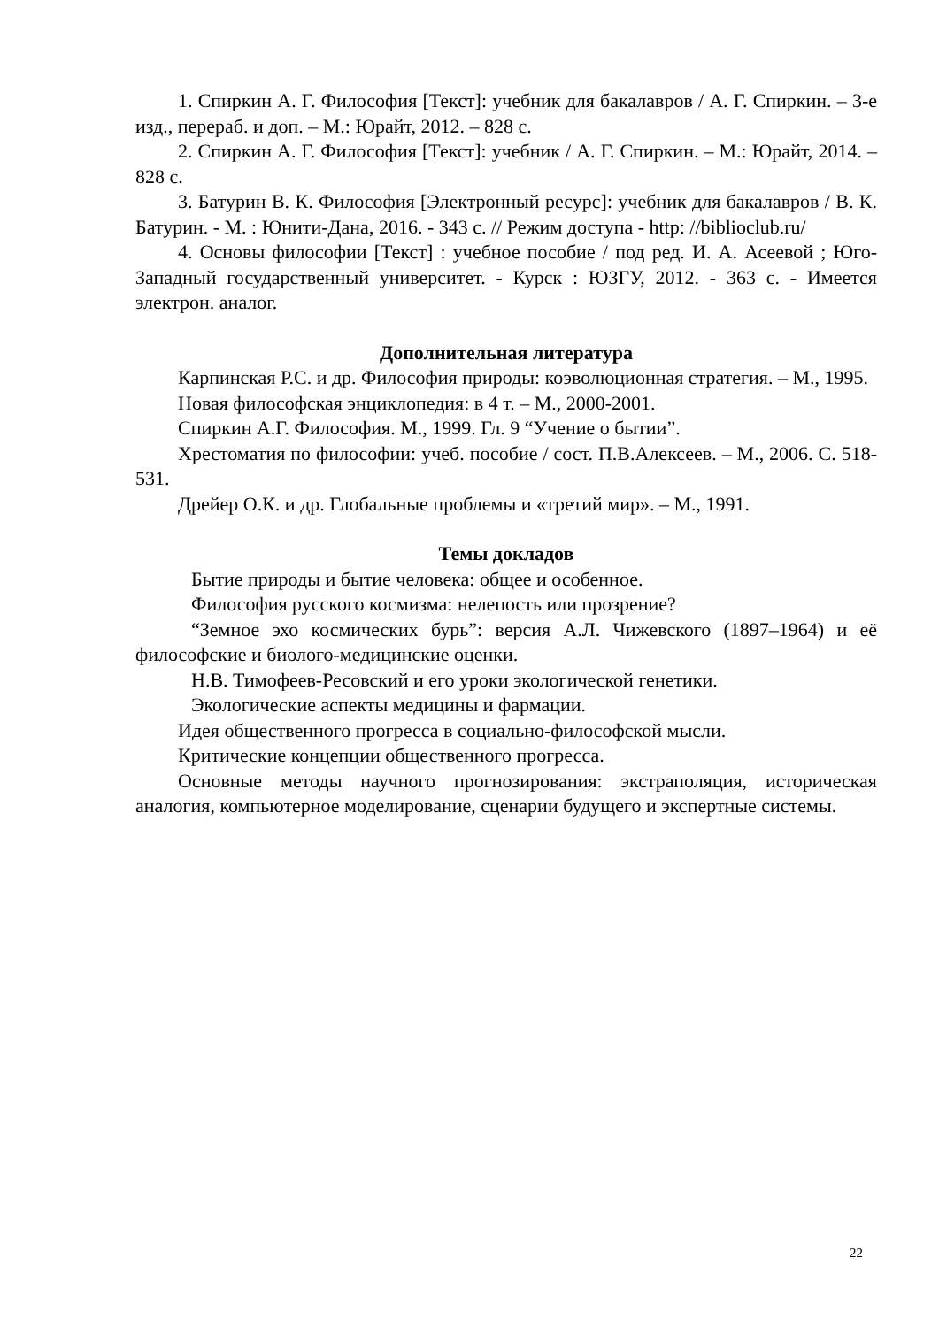1. Спиркин А. Г. Философия [Текст]: учебник для бакалавров / А. Г. Спиркин. – 3-е изд., перераб. и доп. – М.: Юрайт, 2012. – 828 с.
2. Спиркин А. Г. Философия [Текст]: учебник / А. Г. Спиркин. – М.: Юрайт, 2014. – 828 с.
3. Батурин В. К. Философия [Электронный ресурс]: учебник для бакалавров / В. К. Батурин. - М. : Юнити-Дана, 2016. - 343 с. // Режим доступа - http: //biblioclub.ru/
4. Основы философии [Текст] : учебное пособие / под ред. И. А. Асеевой ; Юго-Западный государственный университет. - Курск : ЮЗГУ, 2012. - 363 с. - Имеется электрон. аналог.
Дополнительная литература
Карпинская Р.С. и др. Философия природы: коэволюционная стратегия. – М., 1995.
Новая философская энциклопедия: в 4 т. – М., 2000-2001.
Спиркин А.Г. Философия. М., 1999. Гл. 9 “Учение о бытии”.
Хрестоматия по философии: учеб. пособие / сост. П.В.Алексеев. – М., 2006. С. 518-531.
Дрейер О.К. и др. Глобальные проблемы и «третий мир». – М., 1991.
Темы докладов
Бытие природы и бытие человека: общее и особенное.
Философия русского космизма: нелепость или прозрение?
“Земное эхо космических бурь”: версия А.Л. Чижевского (1897–1964) и её философские и биолого-медицинские оценки.
Н.В. Тимофеев-Ресовский и его уроки экологической генетики.
Экологические аспекты медицины и фармации.
Идея общественного прогресса в социально-философской мысли.
Критические концепции общественного прогресса.
Основные методы научного прогнозирования: экстраполяция, историческая аналогия, компьютерное моделирование, сценарии будущего и экспертные системы.
22